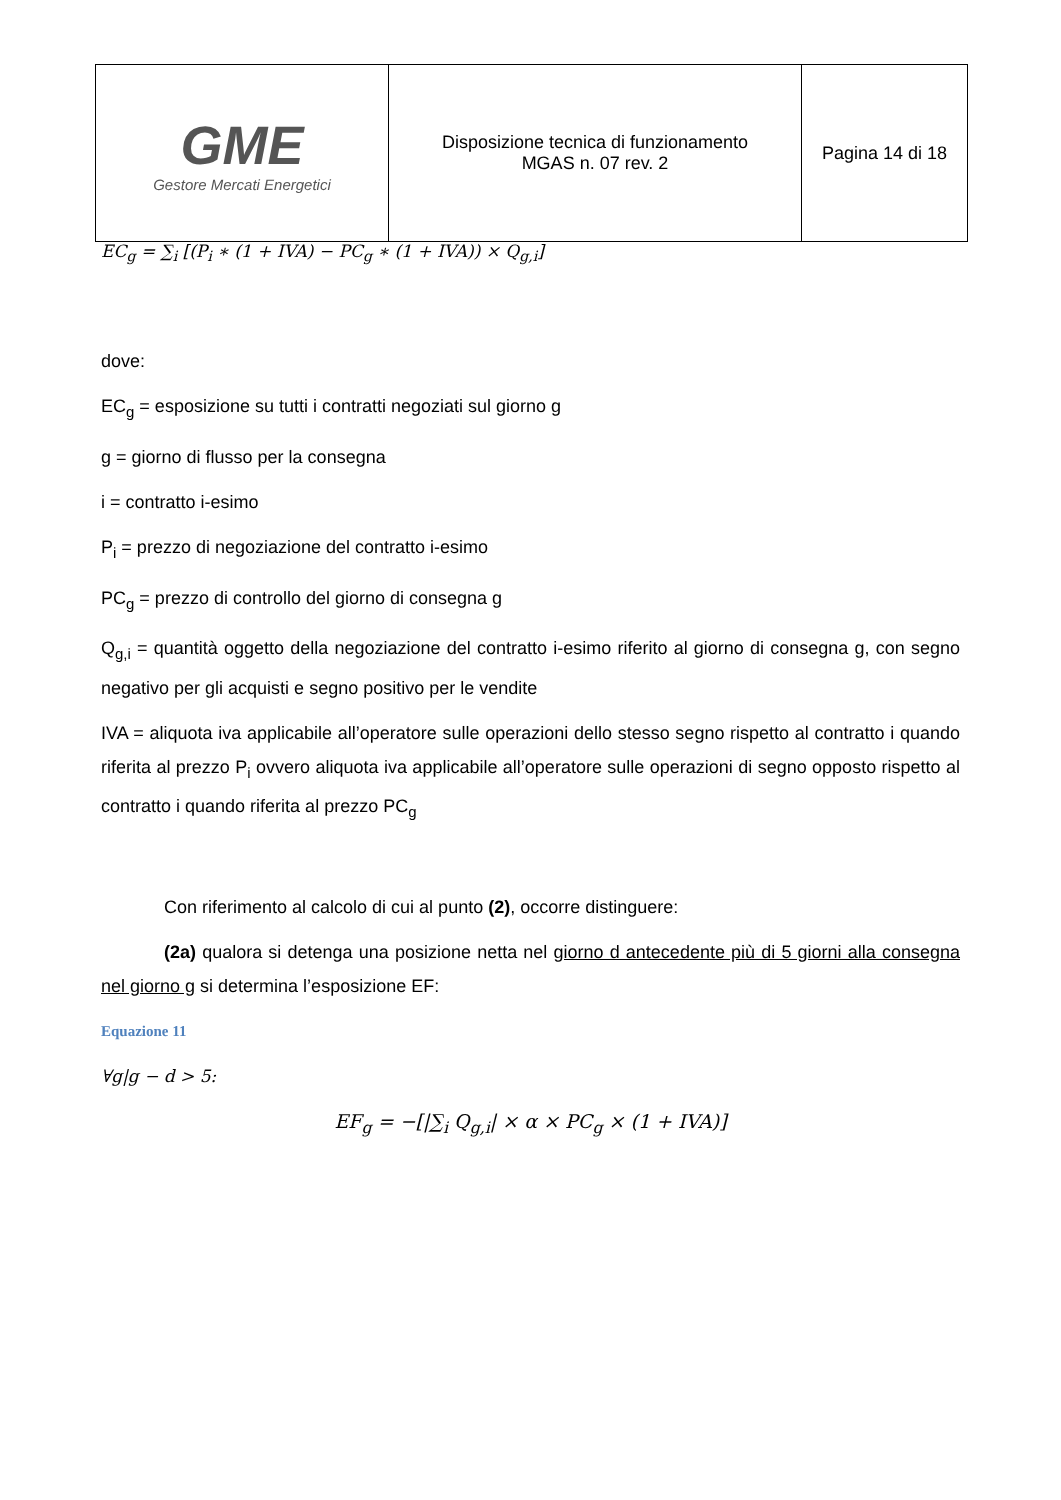| GME Gestore Mercati Energetici | Disposizione tecnica di funzionamento MGAS n. 07 rev. 2 | Pagina 14 di 18 |
EC<sub>g</sub> = ∑<sub>i</sub> [(P<sub>i</sub> ∗ (1 + IVA) − PC<sub>g</sub> ∗ (1 + IVA)) × Q<sub>g,i</sub>]
dove:
EC<sub>g</sub> = esposizione su tutti i contratti negoziati sul giorno g
g = giorno di flusso per la consegna
i = contratto i-esimo
P<sub>i</sub> = prezzo di negoziazione del contratto i-esimo
PC<sub>g</sub> = prezzo di controllo del giorno di consegna g
Q<sub>g,i</sub> = quantità oggetto della negoziazione del contratto i-esimo riferito al giorno di consegna g, con segno negativo per gli acquisti e segno positivo per le vendite
IVA = aliquota iva applicabile all’operatore sulle operazioni dello stesso segno rispetto al contratto i quando riferita al prezzo P<sub>i</sub> ovvero aliquota iva applicabile all’operatore sulle operazioni di segno opposto rispetto al contratto i quando riferita al prezzo PC<sub>g</sub>
Con riferimento al calcolo di cui al punto (2), occorre distinguere:
(2a) qualora si detenga una posizione netta nel giorno d antecedente più di 5 giorni alla consegna nel giorno g si determina l’esposizione EF:
Equazione 11
∀g|g − d > 5:
EF<sub>g</sub> = −[|∑<sub>i</sub> Q<sub>g,i</sub>| × α × PC<sub>g</sub> × (1 + IVA)]